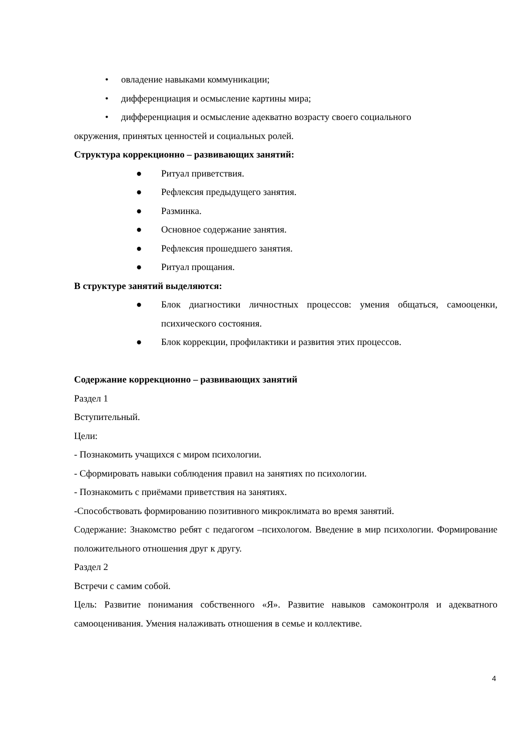• овладение навыками коммуникации;
• дифференциация и осмысление картины мира;
• дифференциация и осмысление адекватно возрасту своего социального
окружения, принятых ценностей и социальных ролей.
Структура коррекционно – развивающих занятий:
● Ритуал приветствия.
● Рефлексия предыдущего занятия.
● Разминка.
● Основное содержание занятия.
● Рефлексия прошедшего занятия.
● Ритуал прощания.
В структуре занятий выделяются:
● Блок диагностики личностных процессов: умения общаться, самооценки, психического состояния.
● Блок коррекции, профилактики и развития этих процессов.
Содержание коррекционно – развивающих занятий
Раздел 1
Вступительный.
Цели:
- Познакомить учащихся с миром психологии.
- Сформировать навыки соблюдения правил на занятиях по психологии.
- Познакомить с приёмами приветствия на занятиях.
-Способствовать формированию позитивного микроклимата во время занятий.
Содержание: Знакомство ребят с педагогом –психологом. Введение в мир психологии. Формирование положительного отношения друг к другу.
Раздел 2
Встречи с самим собой.
Цель: Развитие понимания собственного «Я». Развитие навыков самоконтроля и адекватного самооценивания. Умения налаживать отношения в семье и коллективе.
4